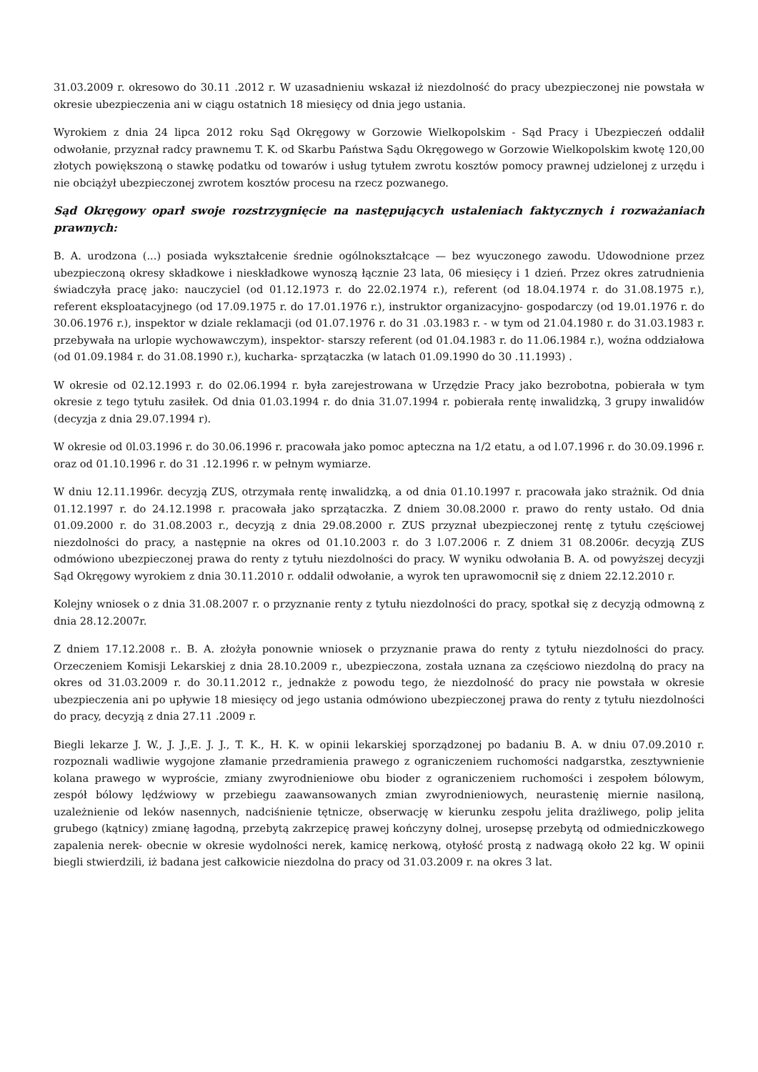31.03.2009 r. okresowo do 30.11 .2012 r. W uzasadnieniu wskazał iż niezdolność do pracy ubezpieczonej nie powstała w okresie ubezpieczenia ani w ciągu ostatnich 18 miesięcy od dnia jego ustania.
Wyrokiem z dnia 24 lipca 2012 roku Sąd Okręgowy w Gorzowie Wielkopolskim - Sąd Pracy i Ubezpieczeń oddalił odwołanie, przyznał radcy prawnemu T. K. od Skarbu Państwa Sądu Okręgowego w Gorzowie Wielkopolskim kwotę 120,00 złotych powiększoną o stawkę podatku od towarów i usług tytułem zwrotu kosztów pomocy prawnej udzielonej z urzędu i nie obciążył ubezpieczonej zwrotem kosztów procesu na rzecz pozwanego.
Sąd Okręgowy oparł swoje rozstrzygnięcie na następujących ustaleniach faktycznych i rozważaniach prawnych:
B. A. urodzona (...) posiada wykształcenie średnie ogólnokształcące — bez wyuczonego zawodu. Udowodnione przez ubezpieczoną okresy składkowe i nieskładkowe wynoszą łącznie 23 lata, 06 miesięcy i 1 dzień. Przez okres zatrudnienia świadczyła pracę jako: nauczyciel (od 01.12.1973 r. do 22.02.1974 r.), referent (od 18.04.1974 r. do 31.08.1975 r.), referent eksploatacyjnego (od 17.09.1975 r. do 17.01.1976 r.), instruktor organizacyjno- gospodarczy (od 19.01.1976 r. do 30.06.1976 r.), inspektor w dziale reklamacji (od 01.07.1976 r. do 31 .03.1983 r. - w tym od 21.04.1980 r. do 31.03.1983 r. przebywała na urlopie wychowawczym), inspektor- starszy referent (od 01.04.1983 r. do 11.06.1984 r.), woźna oddziałowa (od 01.09.1984 r. do 31.08.1990 r.), kucharka- sprzątaczka (w latach 01.09.1990 do 30 .11.1993) .
W okresie od 02.12.1993 r. do 02.06.1994 r. była zarejestrowana w Urzędzie Pracy jako bezrobotna, pobierała w tym okresie z tego tytułu zasiłek. Od dnia 01.03.1994 r. do dnia 31.07.1994 r. pobierała rentę inwalidzką, 3 grupy inwalidów (decyzja z dnia 29.07.1994 r).
W okresie od 0l.03.1996 r. do 30.06.1996 r. pracowała jako pomoc apteczna na 1/2 etatu, a od l.07.1996 r. do 30.09.1996 r. oraz od 01.10.1996 r. do 31 .12.1996 r. w pełnym wymiarze.
W dniu 12.11.1996r. decyzją ZUS, otrzymała rentę inwalidzką, a od dnia 01.10.1997 r. pracowała jako strażnik. Od dnia 01.12.1997 r. do 24.12.1998 r. pracowała jako sprzątaczka. Z dniem 30.08.2000 r. prawo do renty ustało. Od dnia 01.09.2000 r. do 31.08.2003 r., decyzją z dnia 29.08.2000 r. ZUS przyznał ubezpieczonej rentę z tytułu częściowej niezdolności do pracy, a następnie na okres od 01.10.2003 r. do 3 l.07.2006 r. Z dniem 31 08.2006r. decyzją ZUS odmówiono ubezpieczonej prawa do renty z tytułu niezdolności do pracy. W wyniku odwołania B. A. od powyższej decyzji Sąd Okręgowy wyrokiem z dnia 30.11.2010 r. oddalił odwołanie, a wyrok ten uprawomocnił się z dniem 22.12.2010 r.
Kolejny wniosek o z dnia 31.08.2007 r. o przyznanie renty z tytułu niezdolności do pracy, spotkał się z decyzją odmowną z dnia 28.12.2007r.
Z dniem 17.12.2008 r.. B. A. złożyła ponownie wniosek o przyznanie prawa do renty z tytułu niezdolności do pracy. Orzeczeniem Komisji Lekarskiej z dnia 28.10.2009 r., ubezpieczona, została uznana za częściowo niezdolną do pracy na okres od 31.03.2009 r. do 30.11.2012 r., jednakże z powodu tego, że niezdolność do pracy nie powstała w okresie ubezpieczenia ani po upływie 18 miesięcy od jego ustania odmówiono ubezpieczonej prawa do renty z tytułu niezdolności do pracy, decyzją z dnia 27.11 .2009 r.
Biegli lekarze J. W., J. J.,E. J. J., T. K., H. K. w opinii lekarskiej sporządzonej po badaniu B. A. w dniu 07.09.2010 r. rozpoznali wadliwie wygojone złamanie przedramienia prawego z ograniczeniem ruchomości nadgarstka, zesztywnienie kolana prawego w wyproście, zmiany zwyrodnieniowe obu bioder z ograniczeniem ruchomości i zespołem bólowym, zespół bólowy lędźwiowy w przebiegu zaawansowanych zmian zwyrodnieniowych, neurastenię miernie nasiloną, uzależnienie od leków nasennych, nadciśnienie tętnicze, obserwację w kierunku zespołu jelita drażliwego, polip jelita grubego (kątnicy) zmianę łagodną, przebytą zakrzepicę prawej kończyny dolnej, urosepsę przebytą od odmiedniczkowego zapalenia nerek- obecnie w okresie wydolności nerek, kamicę nerkową, otyłość prostą z nadwagą około 22 kg. W opinii biegli stwierdzili, iż badana jest całkowicie niezdolna do pracy od 31.03.2009 r. na okres 3 lat.